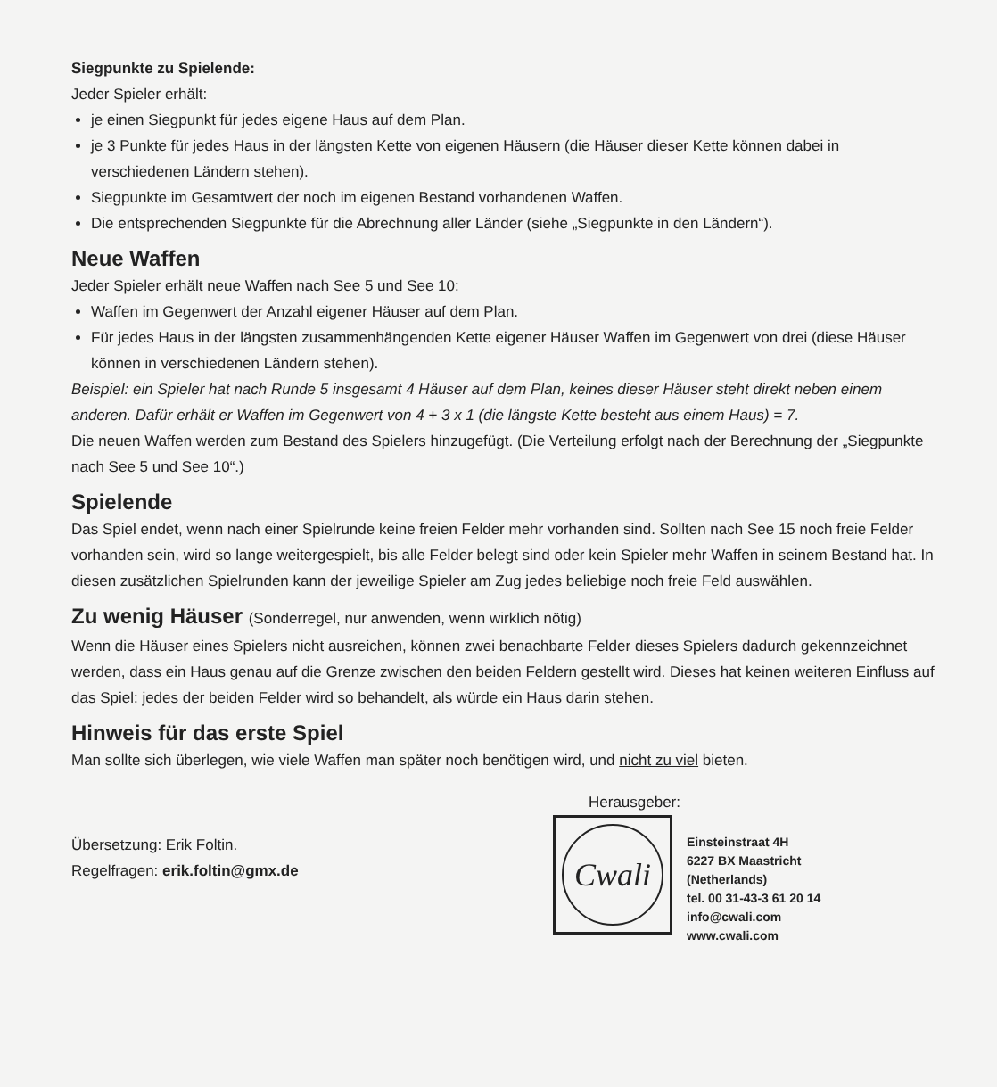Siegpunkte zu Spielende:
Jeder Spieler erhält:
je einen Siegpunkt für jedes eigene Haus auf dem Plan.
je 3 Punkte für jedes Haus in der längsten Kette von eigenen Häusern (die Häuser dieser Kette können dabei in verschiedenen Ländern stehen).
Siegpunkte im Gesamtwert der noch im eigenen Bestand vorhandenen Waffen.
Die entsprechenden Siegpunkte für die Abrechnung aller Länder (siehe „Siegpunkte in den Ländern“).
Neue Waffen
Jeder Spieler erhält neue Waffen nach See 5 und See 10:
Waffen im Gegenwert der Anzahl eigener Häuser auf dem Plan.
Für jedes Haus in der längsten zusammenhängenden Kette eigener Häuser Waffen im Gegenwert von drei (diese Häuser können in verschiedenen Ländern stehen).
Beispiel: ein Spieler hat nach Runde 5 insgesamt 4 Häuser auf dem Plan, keines dieser Häuser steht direkt neben einem anderen. Dafür erhält er Waffen im Gegenwert von 4 + 3 x 1 (die längste Kette besteht aus einem Haus) = 7.
Die neuen Waffen werden zum Bestand des Spielers hinzugefügt. (Die Verteilung erfolgt nach der Berechnung der „Siegpunkte nach See 5 und See 10“.)
Spielende
Das Spiel endet, wenn nach einer Spielrunde keine freien Felder mehr vorhanden sind. Sollten nach See 15 noch freie Felder vorhanden sein, wird so lange weitergespielt, bis alle Felder belegt sind oder kein Spieler mehr Waffen in seinem Bestand hat. In diesen zusätzlichen Spielrunden kann der jeweilige Spieler am Zug jedes beliebige noch freie Feld auswählen.
Zu wenig Häuser (Sonderregel, nur anwenden, wenn wirklich nötig)
Wenn die Häuser eines Spielers nicht ausreichen, können zwei benachbarte Felder dieses Spielers dadurch gekennzeichnet werden, dass ein Haus genau auf die Grenze zwischen den beiden Feldern gestellt wird. Dieses hat keinen weiteren Einfluss auf das Spiel: jedes der beiden Felder wird so behandelt, als würde ein Haus darin stehen.
Hinweis für das erste Spiel
Man sollte sich überlegen, wie viele Waffen man später noch benötigen wird, und nicht zu viel bieten.
Übersetzung: Erik Foltin.
Regelfragen: erik.foltin@gmx.de
Herausgeber:
Cwali
Einsteinstraat 4H
6227 BX Maastricht
(Netherlands)
tel. 00 31-43-3 61 20 14
info@cwali.com
www.cwali.com